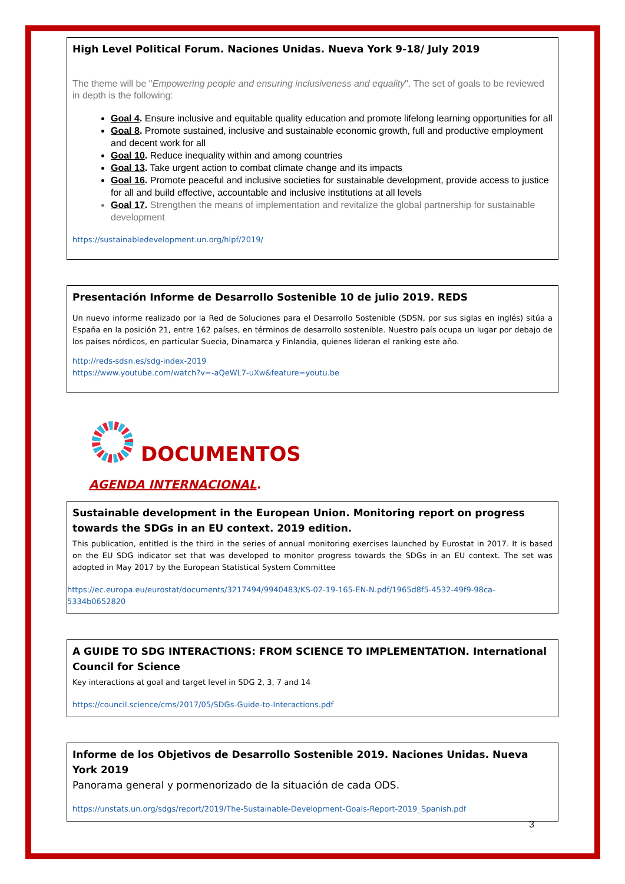High Level Political Forum. Naciones Unidas. Nueva York 9-18/ July 2019
The theme will be "Empowering people and ensuring inclusiveness and equality". The set of goals to be reviewed in depth is the following:
Goal 4. Ensure inclusive and equitable quality education and promote lifelong learning opportunities for all
Goal 8. Promote sustained, inclusive and sustainable economic growth, full and productive employment and decent work for all
Goal 10. Reduce inequality within and among countries
Goal 13. Take urgent action to combat climate change and its impacts
Goal 16. Promote peaceful and inclusive societies for sustainable development, provide access to justice for all and build effective, accountable and inclusive institutions at all levels
Goal 17. Strengthen the means of implementation and revitalize the global partnership for sustainable development
https://sustainabledevelopment.un.org/hlpf/2019/
Presentación Informe de Desarrollo Sostenible 10 de julio 2019. REDS
Un nuevo informe realizado por la Red de Soluciones para el Desarrollo Sostenible (SDSN, por sus siglas en inglés) sitúa a España en la posición 21, entre 162 países, en términos de desarrollo sostenible. Nuestro país ocupa un lugar por debajo de los países nórdicos, en particular Suecia, Dinamarca y Finlandia, quienes lideran el ranking este año.
http://reds-sdsn.es/sdg-index-2019
https://www.youtube.com/watch?v=-aQeWL7-uXw&feature=youtu.be
DOCUMENTOS
AGENDA INTERNACIONAL.
Sustainable development in the European Union. Monitoring report on progress towards the SDGs in an EU context. 2019 edition.
This publication, entitled is the third in the series of annual monitoring exercises launched by Eurostat in 2017. It is based on the EU SDG indicator set that was developed to monitor progress towards the SDGs in an EU context. The set was adopted in May 2017 by the European Statistical System Committee
https://ec.europa.eu/eurostat/documents/3217494/9940483/KS-02-19-165-EN-N.pdf/1965d8f5-4532-49f9-98ca-5334b0652820
A GUIDE TO SDG INTERACTIONS: FROM SCIENCE TO IMPLEMENTATION. International Council for Science
Key interactions at goal and target level in SDG 2, 3, 7 and 14
https://council.science/cms/2017/05/SDGs-Guide-to-Interactions.pdf
Informe de los Objetivos de Desarrollo Sostenible 2019. Naciones Unidas. Nueva York 2019
Panorama general y pormenorizado de la situación de cada ODS.
https://unstats.un.org/sdgs/report/2019/The-Sustainable-Development-Goals-Report-2019_Spanish.pdf
3